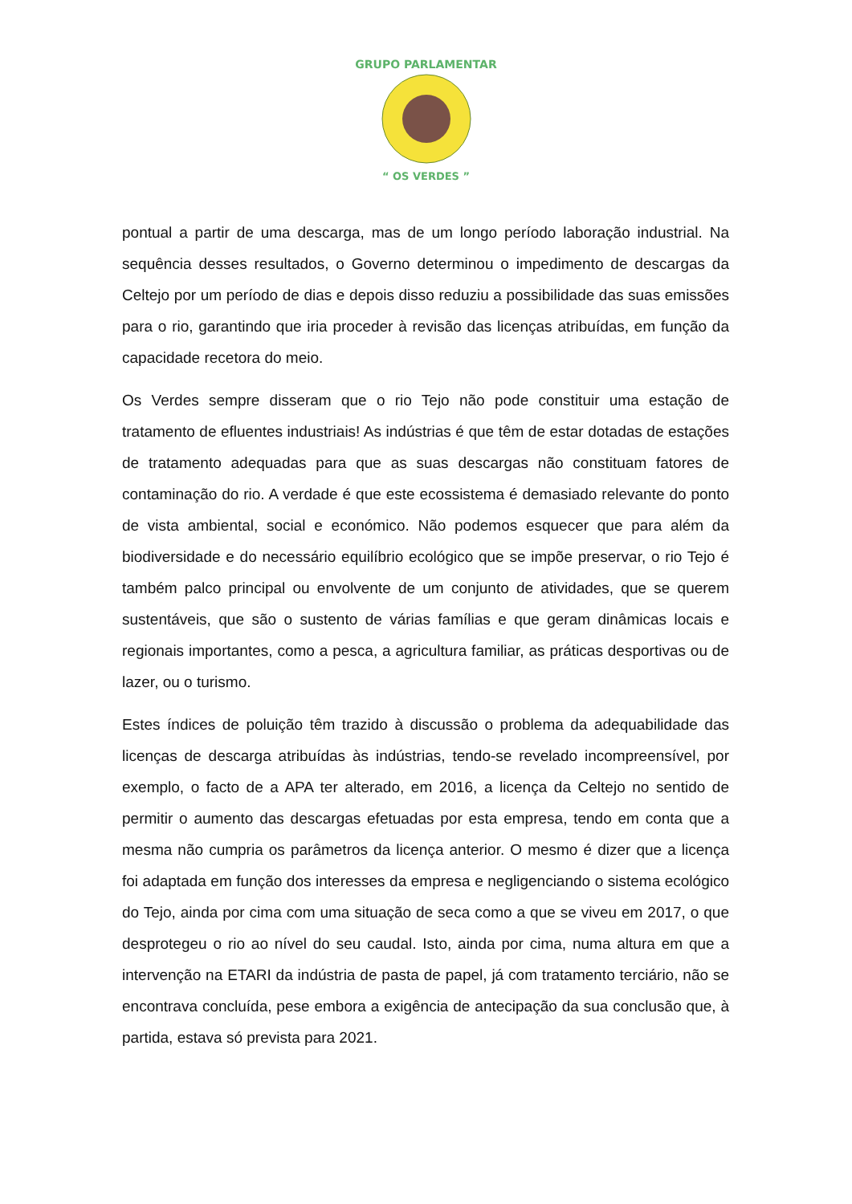GRUPO PARLAMENTAR
“ OS VERDES ”
pontual a partir de uma descarga, mas de um longo período laboração industrial. Na sequência desses resultados, o Governo determinou o impedimento de descargas da Celtejo por um período de dias e depois disso reduziu a possibilidade das suas emissões para o rio, garantindo que iria proceder à revisão das licenças atribuídas, em função da capacidade recetora do meio.
Os Verdes sempre disseram que o rio Tejo não pode constituir uma estação de tratamento de efluentes industriais! As indústrias é que têm de estar dotadas de estações de tratamento adequadas para que as suas descargas não constituam fatores de contaminação do rio. A verdade é que este ecossistema é demasiado relevante do ponto de vista ambiental, social e económico. Não podemos esquecer que para além da biodiversidade e do necessário equilíbrio ecológico que se impõe preservar, o rio Tejo é também palco principal ou envolvente de um conjunto de atividades, que se querem sustentáveis, que são o sustento de várias famílias e que geram dinâmicas locais e regionais importantes, como a pesca, a agricultura familiar, as práticas desportivas ou de lazer, ou o turismo.
Estes índices de poluição têm trazido à discussão o problema da adequabilidade das licenças de descarga atribuídas às indústrias, tendo-se revelado incompreensível, por exemplo, o facto de a APA ter alterado, em 2016, a licença da Celtejo no sentido de permitir o aumento das descargas efetuadas por esta empresa, tendo em conta que a mesma não cumpria os parâmetros da licença anterior. O mesmo é dizer que a licença foi adaptada em função dos interesses da empresa e negligenciando o sistema ecológico do Tejo, ainda por cima com uma situação de seca como a que se viveu em 2017, o que desprotegeu o rio ao nível do seu caudal. Isto, ainda por cima, numa altura em que a intervenção na ETARI da indústria de pasta de papel, já com tratamento terciário, não se encontrava concluída, pese embora a exigência de antecipação da sua conclusão que, à partida, estava só prevista para 2021.